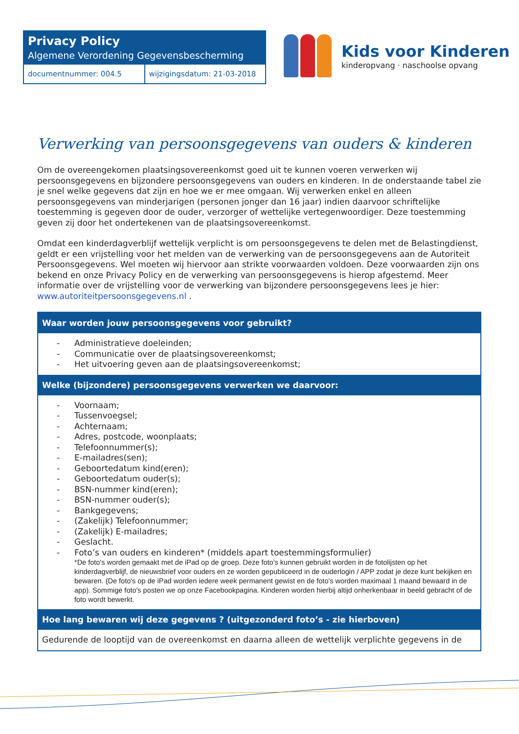Privacy Policy
Algemene Verordening Gegevensbescherming
documentnummer: 004.5 wijzigingsdatum: 21-03-2018
Kids voor Kinderen
kinderopvang · naschoolse opvang
Verwerking van persoonsgegevens van ouders & kinderen
Om de overeengekomen plaatsingsovereenkomst goed uit te kunnen voeren verwerken wij persoonsgegevens en bijzondere persoonsgegevens van ouders en kinderen. In de onderstaande tabel zie je snel welke gegevens dat zijn en hoe we er mee omgaan. Wij verwerken enkel en alleen persoonsgegevens van minderjarigen (personen jonger dan 16 jaar) indien daarvoor schriftelijke toestemming is gegeven door de ouder, verzorger of wettelijke vertegenwoordiger. Deze toestemming geven zij door het ondertekenen van de plaatsingsovereenkomst.
Omdat een kinderdagverblijf wettelijk verplicht is om persoonsgegevens te delen met de Belastingdienst, geldt er een vrijstelling voor het melden van de verwerking van de persoonsgegevens aan de Autoriteit Persoonsgegevens. Wel moeten wij hiervoor aan strikte voorwaarden voldoen. Deze voorwaarden zijn ons bekend en onze Privacy Policy en de verwerking van persoonsgegevens is hierop afgestemd. Meer informatie over de vrijstelling voor de verwerking van bijzondere persoonsgegevens lees je hier: www.autoriteitpersoonsgegevens.nl .
| Waar worden jouw persoonsgegevens voor gebruikt? |
| --- |
| - Administratieve doeleinden; - Communicatie over de plaatsingsovereenkomst; - Het uitvoering geven aan de plaatsingsovereenkomst; |
| Welke (bijzondere) persoonsgegevens verwerken we daarvoor: |
| - Voornaam; - Tussenvoegsel; - Achternaam; - Adres, postcode, woonplaats; - Telefoonnummer(s); - E-mailadres(sen); - Geboortedatum kind(eren); - Geboortedatum ouder(s); - BSN-nummer kind(eren); - BSN-nummer ouder(s); - Bankgegevens; - (Zakelijk) Telefoonnummer; - (Zakelijk) E-mailadres; - Geslacht. - Foto’s van ouders en kinderen* (middels apart toestemmingsformulier) *De foto's worden gemaakt met de iPad op de groep. Deze foto’s kunnen gebruikt worden in de fotolijsten op het kinderdagverblijf, de nieuwsbrief voor ouders en ze worden gepubliceerd in de ouderlogin / APP zodat je deze kunt bekijken en bewaren. (De foto's op de iPad worden iedere week permanent gewist en de foto's worden maximaal 1 maand bewaard in de app). Sommige foto's posten we op onze Facebookpagina. Kinderen worden hierbij altijd onherkenbaar in beeld gebracht of de foto wordt bewerkt. |
| Hoe lang bewaren wij deze gegevens ? (uitgezonderd foto’s - zie hierboven) |
| Gedurende de looptijd van de overeenkomst en daarna alleen de wettelijk verplichte gegevens in de |